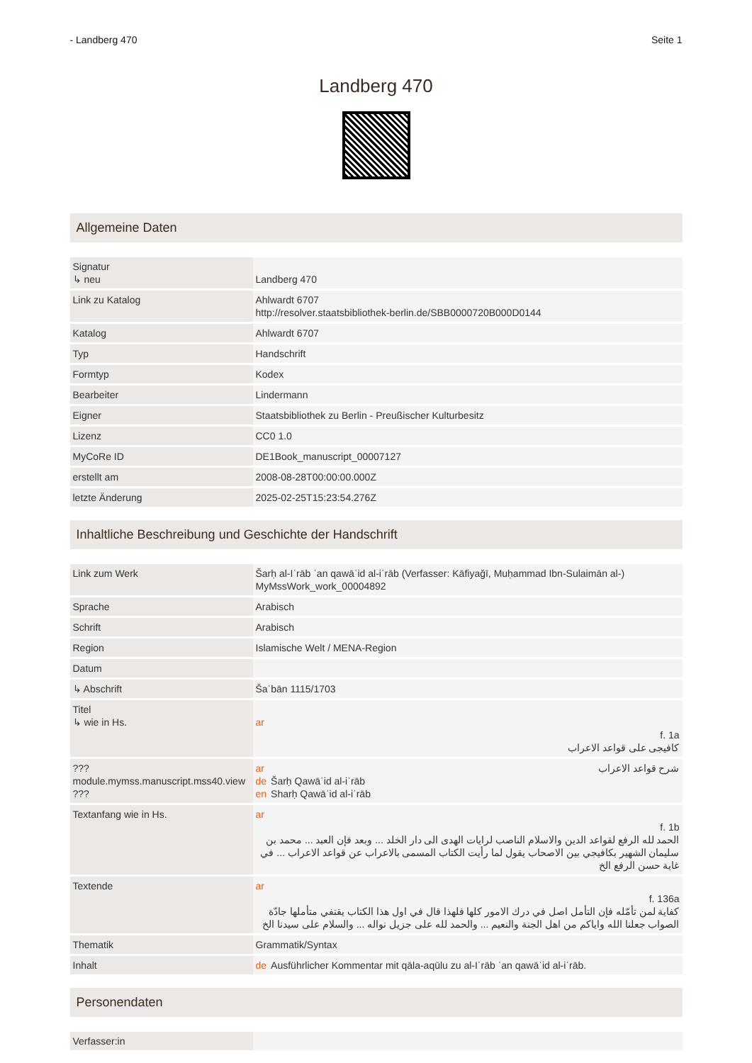- Landberg 470 Seite 1
Landberg 470
Allgemeine Daten
| Signatur ↳ neu | Landberg 470 |
| Link zu Katalog | Ahlwardt 6707 http://resolver.staatsbibliothek-berlin.de/SBB0000720B000D0144 |
| Katalog | Ahlwardt 6707 |
| Typ | Handschrift |
| Formtyp | Kodex |
| Bearbeiter | Lindermann |
| Eigner | Staatsbibliothek zu Berlin - Preußischer Kulturbesitz |
| Lizenz | CC0 1.0 |
| MyCoRe ID | DE1Book_manuscript_00007127 |
| erstellt am | 2008-08-28T00:00:00.000Z |
| letzte Änderung | 2025-02-25T15:23:54.276Z |
Inhaltliche Beschreibung und Geschichte der Handschrift
| Link zum Werk | Šarḥ al-Iʿrāb ʿan qawāʿid al-iʿrāb (Verfasser: Kāfiyaǧī, Muḥammad Ibn-Sulaimān al-) MyMssWork_work_00004892 |
| Sprache | Arabisch |
| Schrift | Arabisch |
| Region | Islamische Welt / MENA-Region |
| Datum | |
| ↳ Abschrift | Šaʿbān 1115/1703 |
| Titel ↳ wie in Hs. | ar f. 1a كافيجى على قواعد الاعراب |
| ??? module.mymss.manuscript.mss40.view ??? | ar شرح قواعد الاعراب de Šarḥ Qawāʿid al-iʿrāb en Sharḥ Qawāʿid al-iʿrāb |
| Textanfang wie in Hs. | ar f. 1b الحمد لله الرفع لقواعد الدين والاسلام الناصب لرايات الهدى الى دار الخلد ... وبعد فإن العبد ... محمد بن سليمان الشهير بكافيجي بين الاصحاب يقول لما رأيت الكتاب المسمى بالاعراب عن قواعد الاعراب ... في غاية حسن الرفع الخ |
| Textende | ar f. 136a كفاية لمن تأمّله فإن التأمل اصل في درك الامور كلها فلهذا قال في اول هذا الكتاب يقتفي متأملها جادّة الصواب جعلنا الله واياكم من اهل الجنة والنعيم ... والحمد لله على جزيل نواله ... والسلام على سيدنا الخ |
| Thematik | Grammatik/Syntax |
| Inhalt | de Ausführlicher Kommentar mit qāla-aqūlu zu al-Iʿrāb ʿan qawāʿid al-iʿrāb. |
Personendaten
| Verfasser:in | |